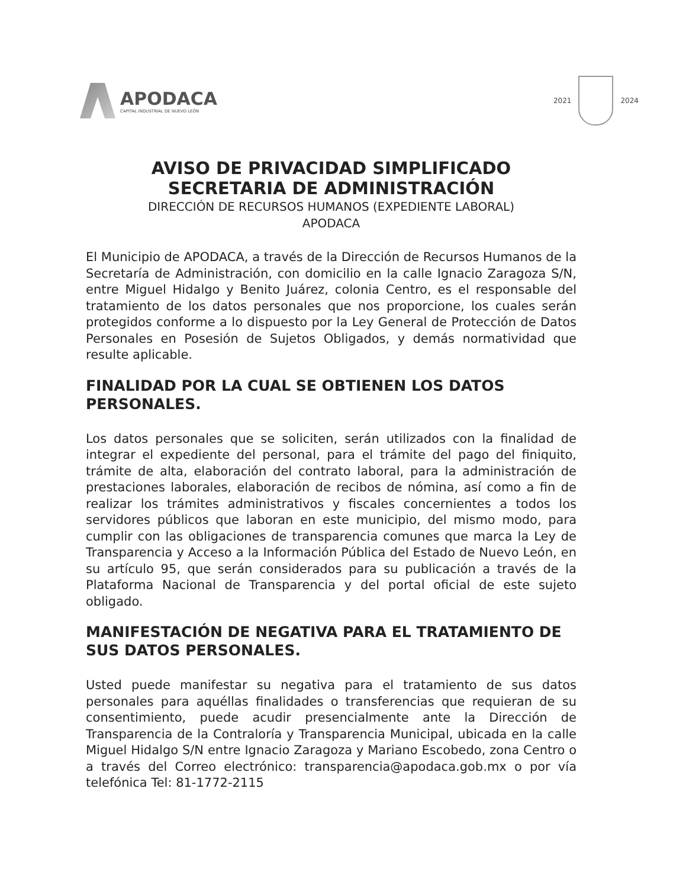APODACA
CAPITAL INDUSTRIAL DE NUEVO LEÓN
2021 2024
AVISO DE PRIVACIDAD SIMPLIFICADO
SECRETARIA DE ADMINISTRACIÓN
DIRECCIÓN DE RECURSOS HUMANOS (EXPEDIENTE LABORAL)
APODACA
El Municipio de APODACA, a través de la Dirección de Recursos Humanos de la Secretaría de Administración, con domicilio en la calle Ignacio Zaragoza S/N, entre Miguel Hidalgo y Benito Juárez, colonia Centro, es el responsable del tratamiento de los datos personales que nos proporcione, los cuales serán protegidos conforme a lo dispuesto por la Ley General de Protección de Datos Personales en Posesión de Sujetos Obligados, y demás normatividad que resulte aplicable.
FINALIDAD POR LA CUAL SE OBTIENEN LOS DATOS PERSONALES.
Los datos personales que se soliciten, serán utilizados con la finalidad de integrar el expediente del personal, para el trámite del pago del finiquito, trámite de alta, elaboración del contrato laboral, para la administración de prestaciones laborales, elaboración de recibos de nómina, así como a fin de realizar los trámites administrativos y fiscales concernientes a todos los servidores públicos que laboran en este municipio, del mismo modo, para cumplir con las obligaciones de transparencia comunes que marca la Ley de Transparencia y Acceso a la Información Pública del Estado de Nuevo León, en su artículo 95, que serán considerados para su publicación a través de la Plataforma Nacional de Transparencia y del portal oficial de este sujeto obligado.
MANIFESTACIÓN DE NEGATIVA PARA EL TRATAMIENTO DE SUS DATOS PERSONALES.
Usted puede manifestar su negativa para el tratamiento de sus datos personales para aquéllas finalidades o transferencias que requieran de su consentimiento, puede acudir presencialmente ante la Dirección de Transparencia de la Contraloría y Transparencia Municipal, ubicada en la calle Miguel Hidalgo S/N entre Ignacio Zaragoza y Mariano Escobedo, zona Centro o a través del Correo electrónico: transparencia@apodaca.gob.mx o por vía telefónica Tel: 81-1772-2115